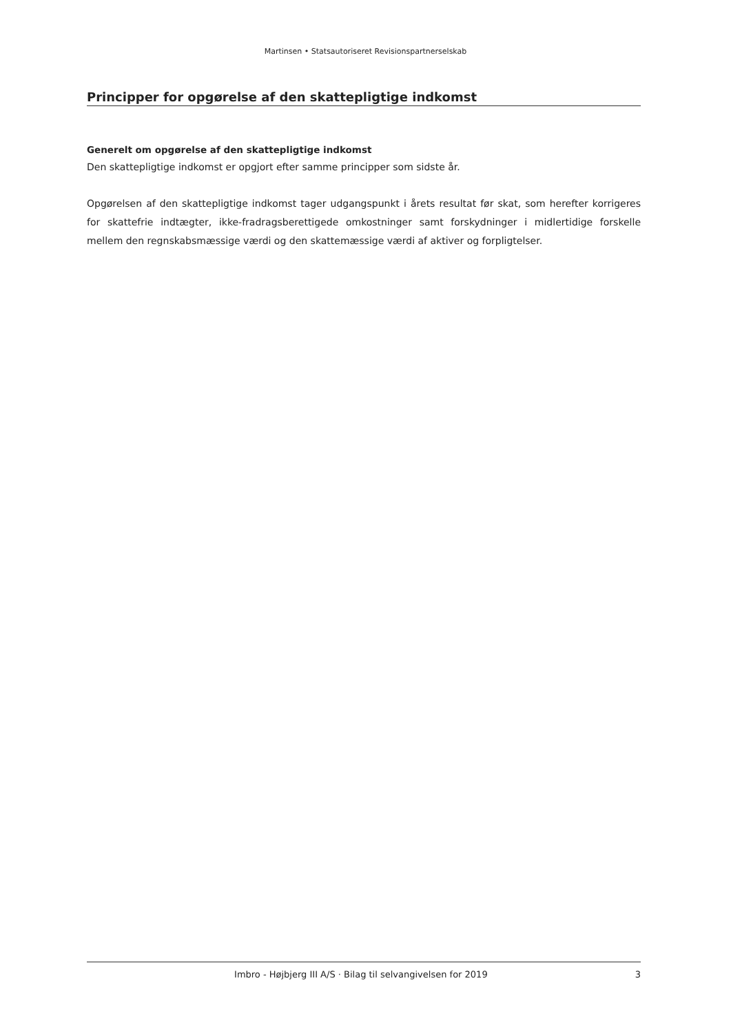Martinsen • Statsautoriseret Revisionspartnerselskab
Principper for opgørelse af den skattepligtige indkomst
Generelt om opgørelse af den skattepligtige indkomst
Den skattepligtige indkomst er opgjort efter samme principper som sidste år.
Opgørelsen af den skattepligtige indkomst tager udgangspunkt i årets resultat før skat, som herefter korrigeres for skattefrie indtægter, ikke-fradragsberettigede omkostninger samt forskydninger i midlertidige forskelle mellem den regnskabsmæssige værdi og den skattemæssige værdi af aktiver og forpligtelser.
Imbro - Højbjerg III A/S · Bilag til selvangivelsen for 2019 3